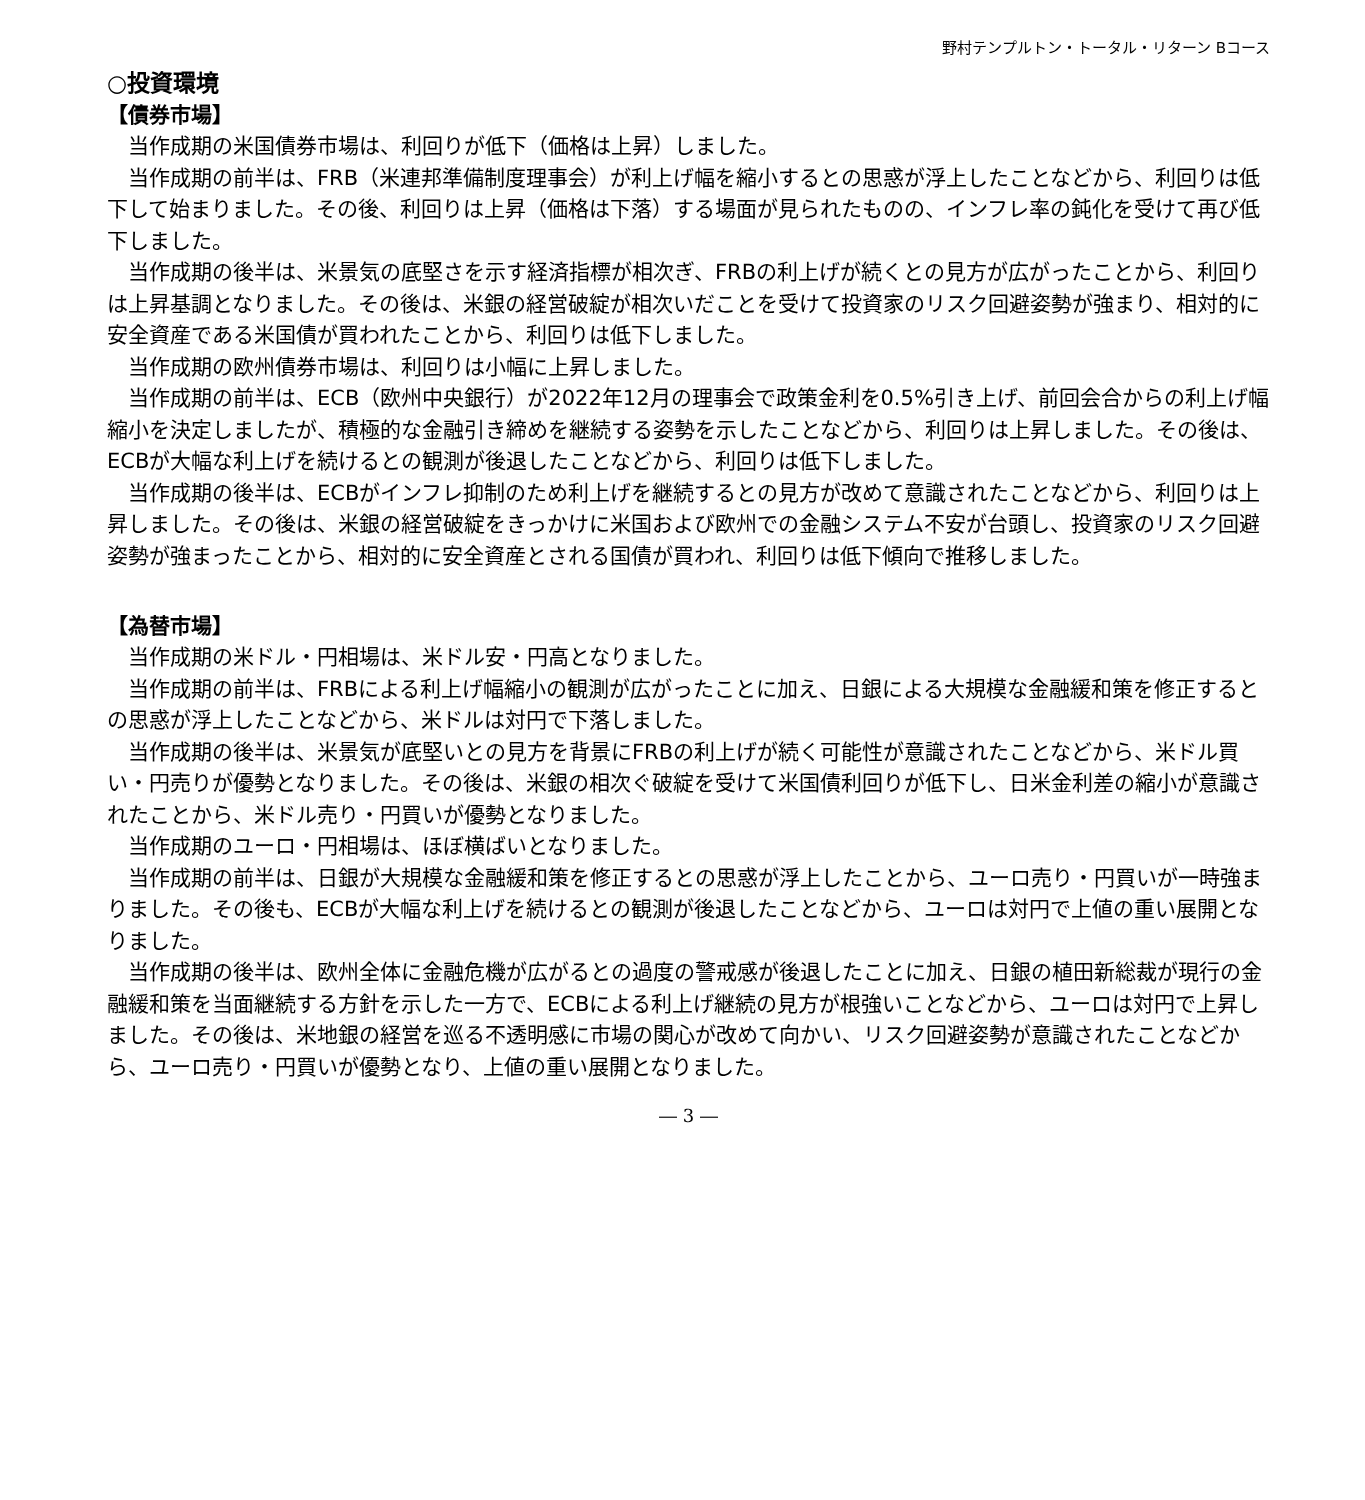野村テンプルトン・トータル・リターン Bコース
○投資環境
【債券市場】
当作成期の米国債券市場は、利回りが低下（価格は上昇）しました。
当作成期の前半は、FRB（米連邦準備制度理事会）が利上げ幅を縮小するとの思惑が浮上したことなどから、利回りは低下して始まりました。その後、利回りは上昇（価格は下落）する場面が見られたものの、インフレ率の鈍化を受けて再び低下しました。
当作成期の後半は、米景気の底堅さを示す経済指標が相次ぎ、FRBの利上げが続くとの見方が広がったことから、利回りは上昇基調となりました。その後は、米銀の経営破綻が相次いだことを受けて投資家のリスク回避姿勢が強まり、相対的に安全資産である米国債が買われたことから、利回りは低下しました。
当作成期の欧州債券市場は、利回りは小幅に上昇しました。
当作成期の前半は、ECB（欧州中央銀行）が2022年12月の理事会で政策金利を0.5%引き上げ、前回会合からの利上げ幅縮小を決定しましたが、積極的な金融引き締めを継続する姿勢を示したことなどから、利回りは上昇しました。その後は、ECBが大幅な利上げを続けるとの観測が後退したことなどから、利回りは低下しました。
当作成期の後半は、ECBがインフレ抑制のため利上げを継続するとの見方が改めて意識されたことなどから、利回りは上昇しました。その後は、米銀の経営破綻をきっかけに米国および欧州での金融システム不安が台頭し、投資家のリスク回避姿勢が強まったことから、相対的に安全資産とされる国債が買われ、利回りは低下傾向で推移しました。
【為替市場】
当作成期の米ドル・円相場は、米ドル安・円高となりました。
当作成期の前半は、FRBによる利上げ幅縮小の観測が広がったことに加え、日銀による大規模な金融緩和策を修正するとの思惑が浮上したことなどから、米ドルは対円で下落しました。
当作成期の後半は、米景気が底堅いとの見方を背景にFRBの利上げが続く可能性が意識されたことなどから、米ドル買い・円売りが優勢となりました。その後は、米銀の相次ぐ破綻を受けて米国債利回りが低下し、日米金利差の縮小が意識されたことから、米ドル売り・円買いが優勢となりました。
当作成期のユーロ・円相場は、ほぼ横ばいとなりました。
当作成期の前半は、日銀が大規模な金融緩和策を修正するとの思惑が浮上したことから、ユーロ売り・円買いが一時強まりました。その後も、ECBが大幅な利上げを続けるとの観測が後退したことなどから、ユーロは対円で上値の重い展開となりました。
当作成期の後半は、欧州全体に金融危機が広がるとの過度の警戒感が後退したことに加え、日銀の植田新総裁が現行の金融緩和策を当面継続する方針を示した一方で、ECBによる利上げ継続の見方が根強いことなどから、ユーロは対円で上昇しました。その後は、米地銀の経営を巡る不透明感に市場の関心が改めて向かい、リスク回避姿勢が意識されたことなどから、ユーロ売り・円買いが優勢となり、上値の重い展開となりました。
― 3 ―